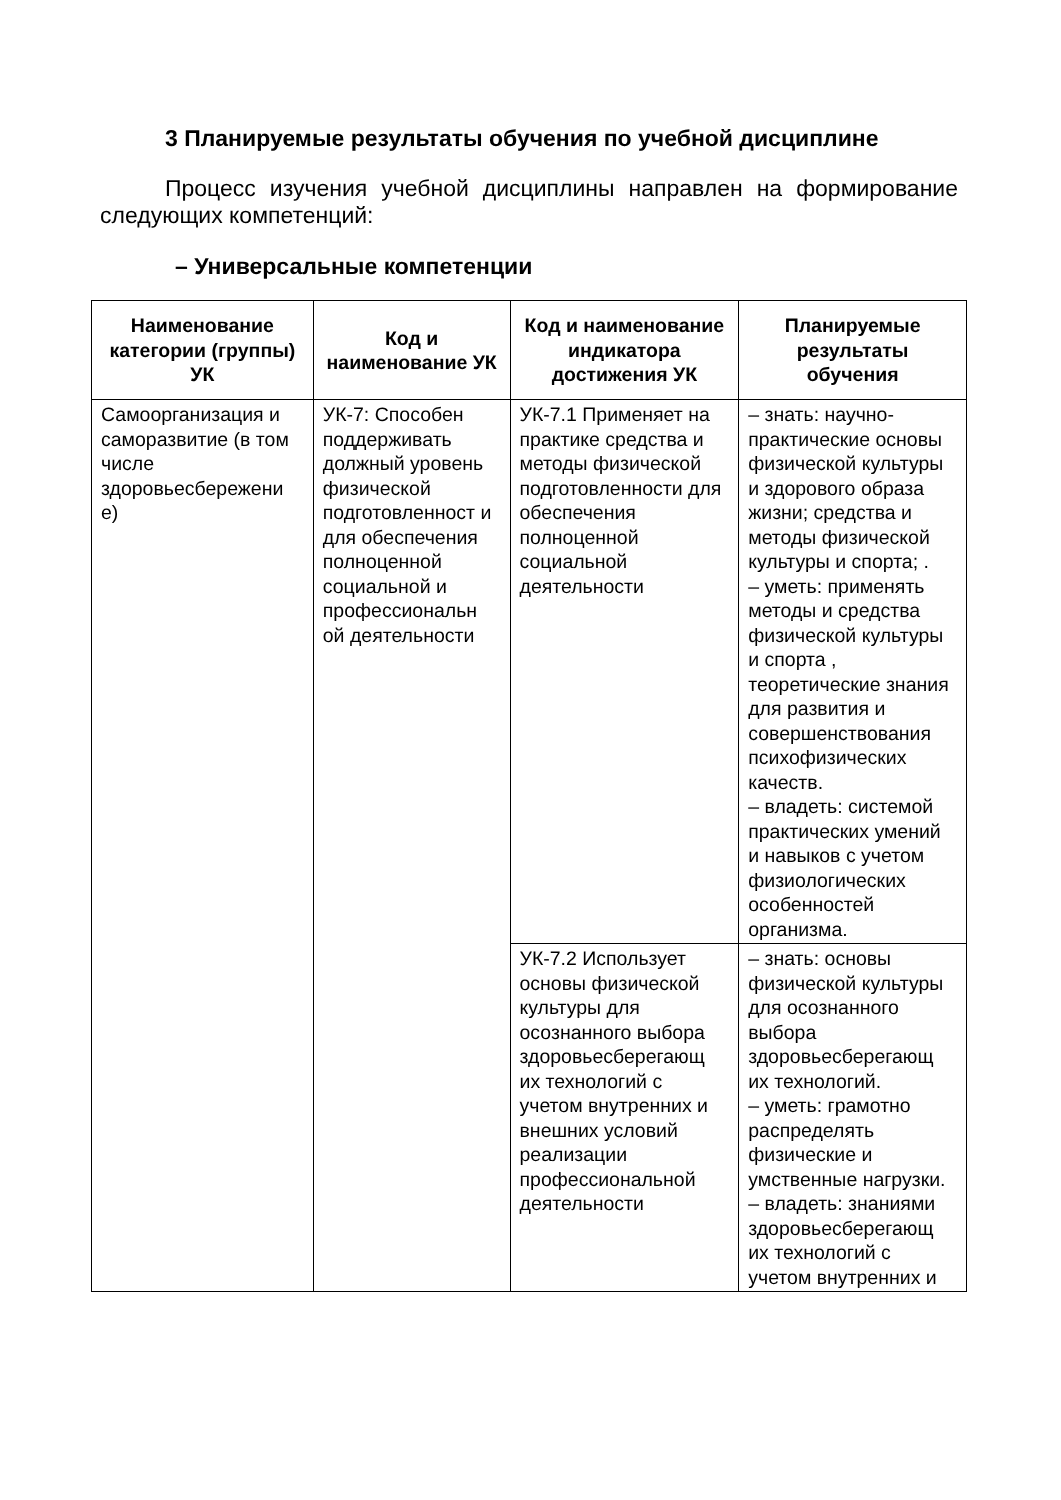3 Планируемые результаты обучения по учебной дисциплине
Процесс изучения учебной дисциплины направлен на формирование следующих компетенций:
– Универсальные компетенции
| Наименование категории (группы) УК | Код и наименование УК | Код и наименование индикатора достижения УК | Планируемые результаты обучения |
| --- | --- | --- | --- |
| Самоорганизация и саморазвитие (в том числе здоровьесбережени е) | УК-7: Способен поддерживать должный уровень физической подготовленност и для обеспечения полноценной социальной и профессиональн ой деятельности | УК-7.1 Применяет на практике средства и методы физической подготовленности для обеспечения полноценной социальной деятельности | – знать: научно-практические основы физической культуры и здорового образа жизни; средства и методы физической культуры и спорта; . – уметь: применять методы и средства физической культуры и спорта , теоретические знания для развития и совершенствования психофизических качеств. – владеть: системой практических умений и навыков с учетом физиологических особенностей организма. |
| | | УК-7.2 Использует основы физической культуры для осознанного выбора здоровьесберегающ их технологий с учетом внутренних и внешних условий реализации профессиональной деятельности | – знать: основы физической культуры для осознанного выбора здоровьесберегающ их технологий. – уметь: грамотно распределять физические и умственные нагрузки. – владеть: знаниями здоровьесберегающ их технологий с учетом внутренних и |